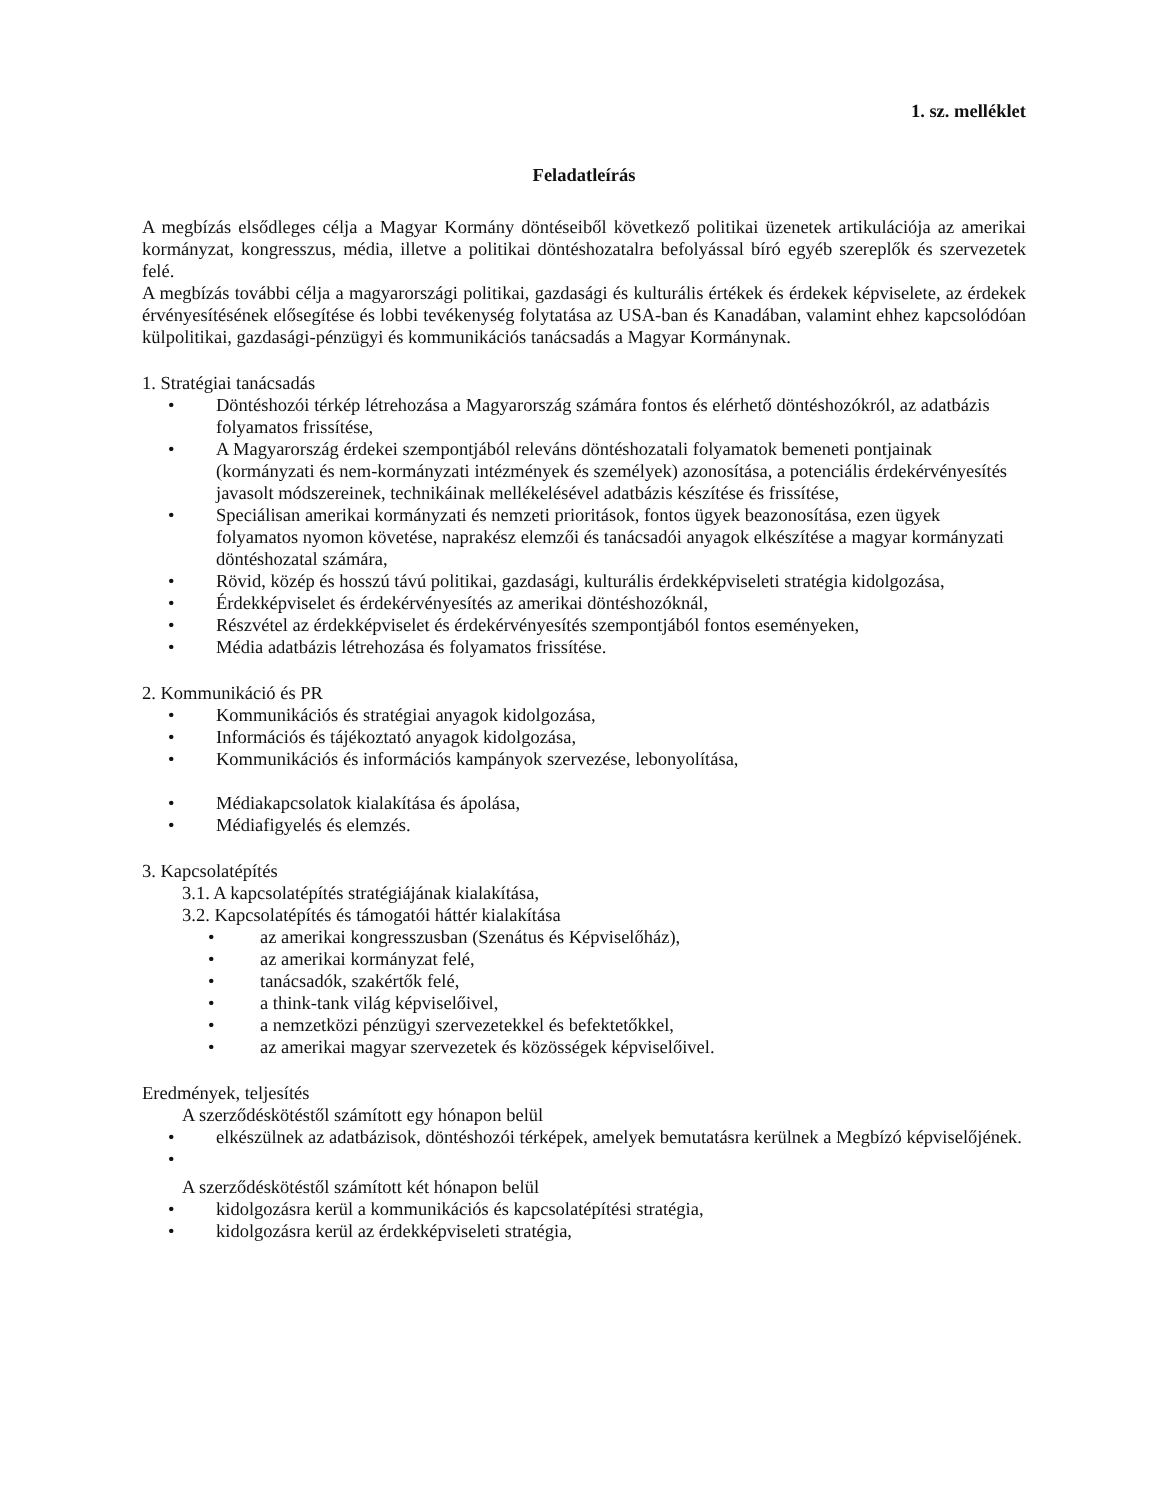1. sz. melléklet
Feladatleírás
A megbízás elsődleges célja a Magyar Kormány döntéseiből következő politikai üzenetek artikulációja az amerikai kormányzat, kongresszus, média, illetve a politikai döntéshozatalra befolyással bíró egyéb szereplők és szervezetek felé.
A megbízás további célja a magyarországi politikai, gazdasági és kulturális értékek és érdekek képviselete, az érdekek érvényesítésének elősegítése és lobbi tevékenység folytatása az USA-ban és Kanadában, valamint ehhez kapcsolódóan külpolitikai, gazdasági-pénzügyi és kommunikációs tanácsadás a Magyar Kormánynak.
1. Stratégiai tanácsadás
Döntéshozói térkép létrehozása a Magyarország számára fontos és elérhető döntéshozókról, az adatbázis folyamatos frissítése,
A Magyarország érdekei szempontjából releváns döntéshozatali folyamatok bemeneti pontjainak (kormányzati és nem-kormányzati intézmények és személyek) azonosítása, a potenciális érdekérvényesítés javasolt módszereinek, technikáinak mellékelésével adatbázis készítése és frissítése,
Speciálisan amerikai kormányzati és nemzeti prioritások, fontos ügyek beazonosítása, ezen ügyek folyamatos nyomon követése, naprakész elemzői és tanácsadói anyagok elkészítése a magyar kormányzati döntéshozatal számára,
Rövid, közép és hosszú távú politikai, gazdasági, kulturális érdekképviseleti stratégia kidolgozása,
Érdekképviselet és érdekérvényesítés az amerikai döntéshozóknál,
Részvétel az érdekképviselet és érdekérvényesítés szempontjából fontos eseményeken,
Média adatbázis létrehozása és folyamatos frissítése.
2. Kommunikáció és PR
Kommunikációs és stratégiai anyagok kidolgozása,
Információs és tájékoztató anyagok kidolgozása,
Kommunikációs és információs kampányok szervezése, lebonyolítása,
Médiakapcsolatok kialakítása és ápolása,
Médiafigyelés és elemzés.
3. Kapcsolatépítés
3.1. A kapcsolatépítés stratégiájának kialakítása,
3.2. Kapcsolatépítés és támogatói háttér kialakítása
az amerikai kongresszusban (Szenátus és Képviselőház),
az amerikai kormányzat felé,
tanácsadók, szakértők felé,
a think-tank világ képviselőivel,
a nemzetközi pénzügyi szervezetekkel és befektetőkkel,
az amerikai magyar szervezetek és közösségek képviselőivel.
Eredmények, teljesítés
A szerződéskötéstől számított egy hónapon belül
elkészülnek az adatbázisok, döntéshozói térképek, amelyek bemutatásra kerülnek a Megbízó képviselőjének.
A szerződéskötéstől számított két hónapon belül
kidolgozásra kerül a kommunikációs és kapcsolatépítési stratégia,
kidolgozásra kerül az érdekképviseleti stratégia,